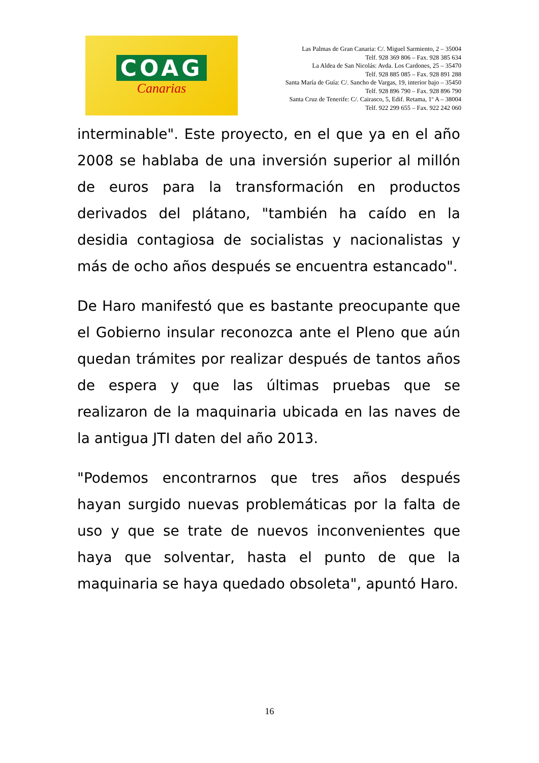COAG
Canarias
Las Palmas de Gran Canaria: C/. Miguel Sarmiento, 2 – 35004
Telf. 928 369 806 – Fax. 928 385 634
La Aldea de San Nicolás: Avda. Los Cardones, 25 – 35470
Telf. 928 885 085 – Fax. 928 891 288
Santa María de Guía: C/. Sancho de Vargas, 19, interior bajo – 35450
Telf. 928 896 790 – Fax. 928 896 790
Santa Cruz de Tenerife: C/. Cairasco, 5, Edif. Retama, 1º A – 38004
Telf. 922 299 655 – Fax. 922 242 060
interminable". Este proyecto, en el que ya en el año 2008 se hablaba de una inversión superior al millón de euros para la transformación en productos derivados del plátano, "también ha caído en la desidia contagiosa de socialistas y nacionalistas y más de ocho años después se encuentra estancado".
De Haro manifestó que es bastante preocupante que el Gobierno insular reconozca ante el Pleno que aún quedan trámites por realizar después de tantos años de espera y que las últimas pruebas que se realizaron de la maquinaria ubicada en las naves de la antigua JTI daten del año 2013.
"Podemos encontrarnos que tres años después hayan surgido nuevas problemáticas por la falta de uso y que se trate de nuevos inconvenientes que haya que solventar, hasta el punto de que la maquinaria se haya quedado obsoleta", apuntó Haro.
16